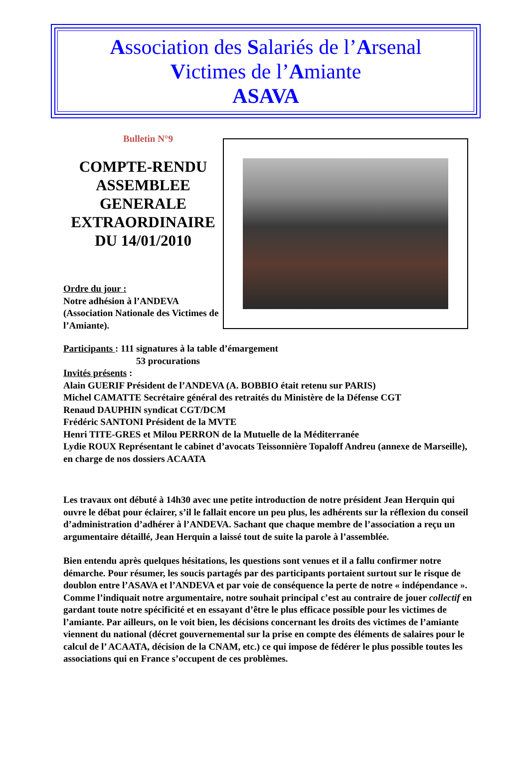Association des Salariés de l’Arsenal
Victimes de l’Amiante
ASAVA
Bulletin N°9
COMPTE-RENDU ASSEMBLEE GENERALE EXTRAORDINAIRE DU 14/01/2010
Ordre du jour :
Notre adhésion à l’ANDEVA (Association Nationale des Victimes de l’Amiante).
Participants : 111 signatures à la table d’émargement
53 procurations
Invités présents :
Alain GUERIF Président de l’ANDEVA (A. BOBBIO était retenu sur PARIS)
Michel CAMATTE Secrétaire général des retraités du Ministère de la Défense CGT
Renaud DAUPHIN syndicat CGT/DCM
Frédéric SANTONI Président de la MVTE
Henri TITE-GRES et Milou PERRON de la Mutuelle de la Méditerranée
Lydie ROUX Représentant le cabinet d’avocats Teissonnière Topaloff Andreu (annexe de Marseille), en charge de nos dossiers ACAATA
Les travaux ont débuté à 14h30 avec une petite introduction de notre président Jean Herquin qui ouvre le débat pour éclairer, s’il le fallait encore un peu plus, les adhérents sur la réflexion du conseil d’administration d’adhérer à l’ANDEVA. Sachant que chaque membre de l’association a reçu un argumentaire détaillé, Jean Herquin a laissé tout de suite la parole à l’assemblée.
Bien entendu après quelques hésitations, les questions sont venues et il a fallu confirmer notre démarche. Pour résumer, les soucis partagés par des participants portaient surtout sur le risque de doublon entre l’ASAVA et l’ANDEVA et par voie de conséquence la perte de notre « indépendance ». Comme l’indiquait notre argumentaire, notre souhait principal c’est au contraire de jouer collectif en gardant toute notre spécificité et en essayant d’être le plus efficace possible pour les victimes de l’amiante. Par ailleurs, on le voit bien, les décisions concernant les droits des victimes de l’amiante viennent du national (décret gouvernemental sur la prise en compte des éléments de salaires pour le calcul de l’ ACAATA, décision de la CNAM, etc.) ce qui impose de fédérer le plus possible toutes les associations qui en France s’occupent de ces problèmes.